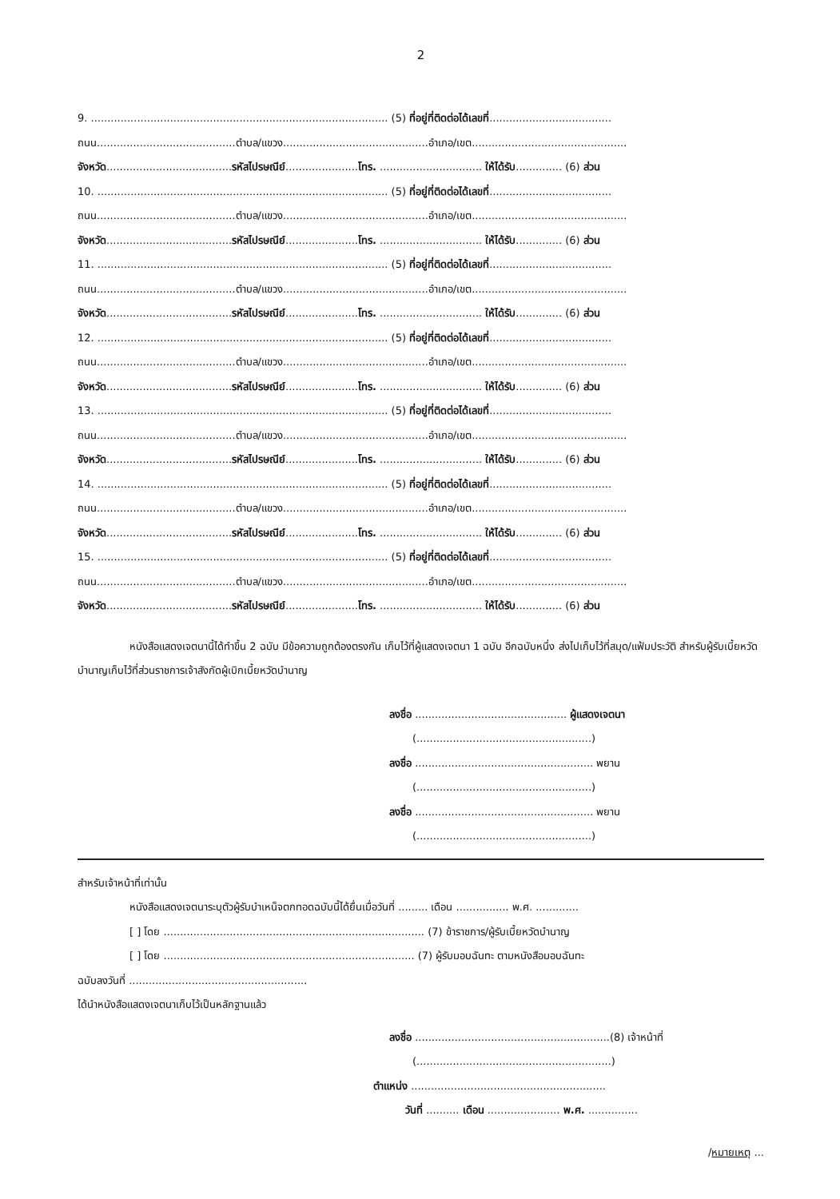2
9. .......................................................................................... (5) ที่อยู่ที่ติดต่อได้เลขที่.....................................
ถนน..........................................ตำบล/แขวง............................................อำเภอ/เขต...............................................
จังหวัด......................................รหัสไปรษณีย์......................โทร. ............................... ให้ได้รับ.............. (6) ส่วน
10. ........................................................................................ (5) ที่อยู่ที่ติดต่อได้เลขที่.....................................
ถนน..........................................ตำบล/แขวง............................................อำเภอ/เขต...............................................
จังหวัด......................................รหัสไปรษณีย์......................โทร. ............................... ให้ได้รับ.............. (6) ส่วน
11. ........................................................................................ (5) ที่อยู่ที่ติดต่อได้เลขที่.....................................
ถนน..........................................ตำบล/แขวง............................................อำเภอ/เขต...............................................
จังหวัด......................................รหัสไปรษณีย์......................โทร. ............................... ให้ได้รับ.............. (6) ส่วน
12. ........................................................................................ (5) ที่อยู่ที่ติดต่อได้เลขที่.....................................
ถนน..........................................ตำบล/แขวง............................................อำเภอ/เขต...............................................
จังหวัด......................................รหัสไปรษณีย์......................โทร. ............................... ให้ได้รับ.............. (6) ส่วน
13. ........................................................................................ (5) ที่อยู่ที่ติดต่อได้เลขที่.....................................
ถนน..........................................ตำบล/แขวง............................................อำเภอ/เขต...............................................
จังหวัด......................................รหัสไปรษณีย์......................โทร. ............................... ให้ได้รับ.............. (6) ส่วน
14. ........................................................................................ (5) ที่อยู่ที่ติดต่อได้เลขที่.....................................
ถนน..........................................ตำบล/แขวง............................................อำเภอ/เขต...............................................
จังหวัด......................................รหัสไปรษณีย์......................โทร. ............................... ให้ได้รับ.............. (6) ส่วน
15. ........................................................................................ (5) ที่อยู่ที่ติดต่อได้เลขที่.....................................
ถนน..........................................ตำบล/แขวง............................................อำเภอ/เขต...............................................
จังหวัด......................................รหัสไปรษณีย์......................โทร. ............................... ให้ได้รับ.............. (6) ส่วน
หนังสือแสดงเจตนานี้ได้ทำขึ้น 2 ฉบับ มีข้อความถูกต้องตรงกัน เก็บไว้ที่ผู้แสดงเจตนา 1 ฉบับ อีกฉบับหนึ่ง ส่งไปเก็บไว้ที่สมุด/แฟ้มประวัติ สำหรับผู้รับเบี้ยหวัดบำนาญเก็บไว้ที่ส่วนราชการเจ้าสังกัดผู้เบิกเบี้ยหวัดบำนาญ
ลงชื่อ .............................................. ผู้แสดงเจตนา
(.....................................................)
ลงชื่อ ...................................................... พยาน
(.....................................................)
ลงชื่อ ...................................................... พยาน
(.....................................................)
สำหรับเจ้าหน้าที่เท่านั้น
หนังสือแสดงเจตนาระบุตัวผู้รับบำเหน็จตกทอดฉบับนี้ได้ยื่นเมื่อวันที่ ......... เดือน ................ พ.ศ. .............
[ ] โดย ............................................................................... (7) ข้าราชการ/ผู้รับเบี้ยหวัดบำนาญ
[ ] โดย ............................................................................ (7) ผู้รับมอบฉันทะ ตามหนังสือมอบฉันทะ
ฉบับลงวันที่ ......................................................
ได้นำหนังสือแสดงเจตนาเก็บไว้เป็นหลักฐานแล้ว
ลงชื่อ ...........................................................(8) เจ้าหน้าที่
(...........................................................)
ตำแหน่ง ...........................................................
วันที่ .......... เดือน ...................... พ.ศ. ...............
/หมายเหตุ ...